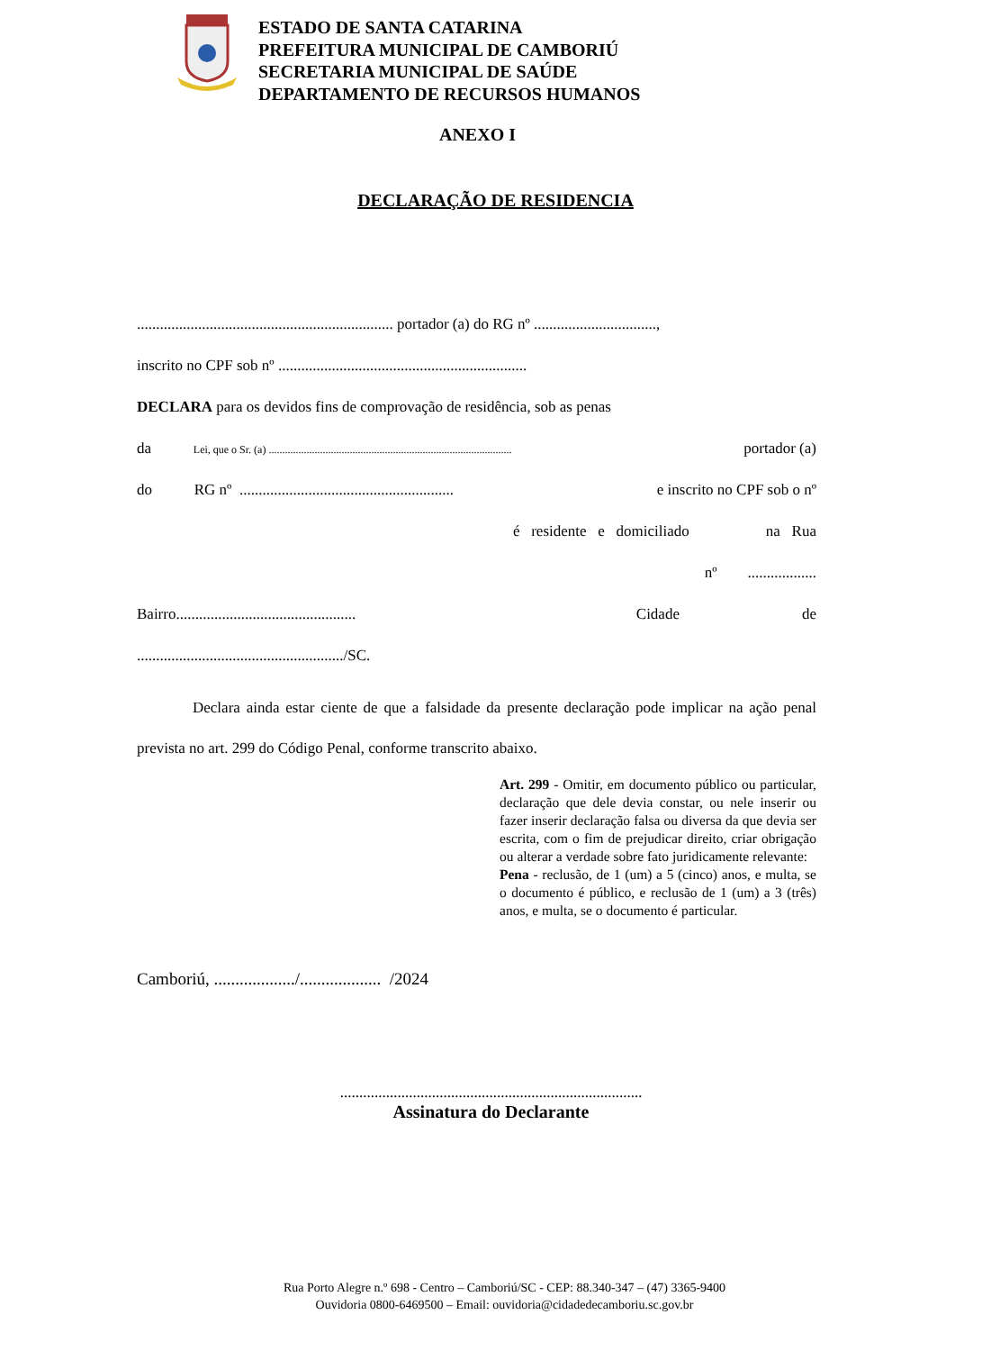ESTADO DE SANTA CATARINA
PREFEITURA MUNICIPAL DE CAMBORIÚ
SECRETARIA MUNICIPAL DE SAÚDE
DEPARTAMENTO DE RECURSOS HUMANOS
ANEXO I
DECLARAÇÃO DE RESIDENCIA
................................................................... portador (a) do RG nº ................................,
inscrito no CPF sob nº .................................................................
DECLARA para os devidos fins de comprovação de residência, sob as penas
da Lei, que o Sr. (a) .......................................................................................... portador (a)
do RG nº ........................................................ e inscrito no CPF sob o nº
é residente e domiciliado na Rua
nº ..................
Bairro............................................... Cidade de
....................................................../SC.
Declara ainda estar ciente de que a falsidade da presente declaração pode implicar na ação penal prevista no art. 299 do Código Penal, conforme transcrito abaixo.
Art. 299 - Omitir, em documento público ou particular, declaração que dele devia constar, ou nele inserir ou fazer inserir declaração falsa ou diversa da que devia ser escrita, com o fim de prejudicar direito, criar obrigação ou alterar a verdade sobre fato juridicamente relevante:
Pena - reclusão, de 1 (um) a 5 (cinco) anos, e multa, se o documento é público, e reclusão de 1 (um) a 3 (três) anos, e multa, se o documento é particular.
Camboriú, .................../................... /2024
...............................................................................
Assinatura do Declarante
Rua Porto Alegre n.º 698 - Centro – Camboriú/SC - CEP: 88.340-347 – (47) 3365-9400
Ouvidoria 0800-6469500 – Email: ouvidoria@cidadedecamboriu.sc.gov.br